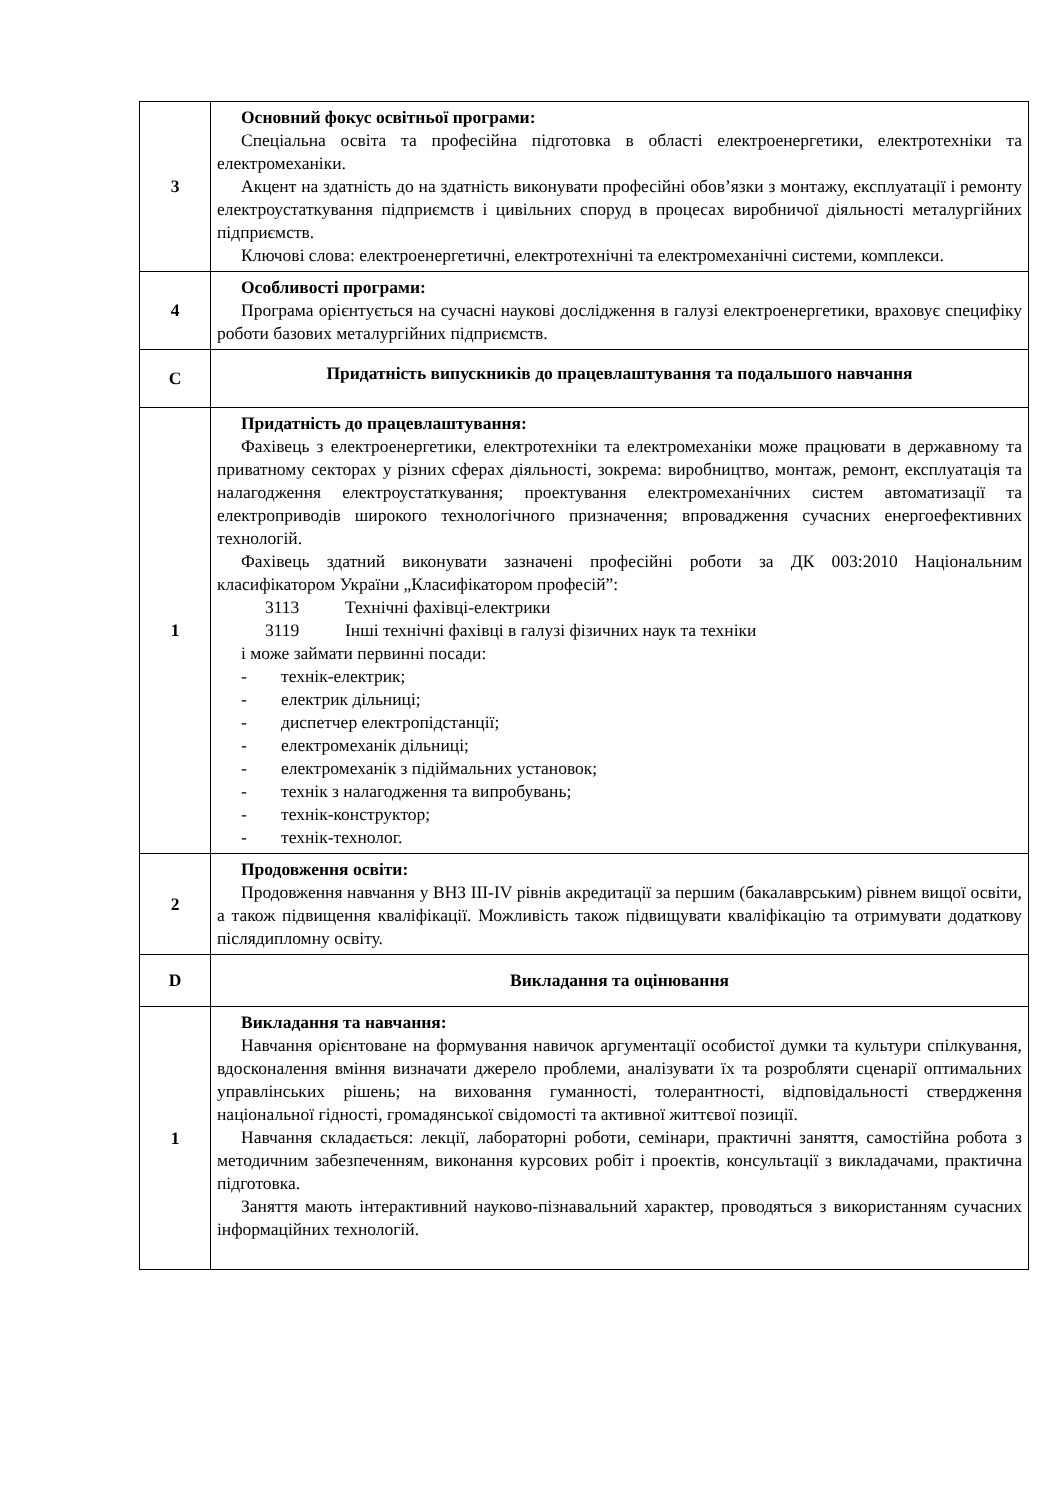| 3 | Основний фокус освітньої програми: Спеціальна освіта та професійна підготовка в області електроенергетики, електротехніки та електромеханіки. Акцент на здатність до на здатність виконувати професійні обов’язки з монтажу, експлуатації і ремонту електроустаткування підприємств і цивільних споруд в процесах виробничої діяльності металургійних підприємств. Ключові слова: електроенергетичні, електротехнічні та електромеханічні системи, комплекси. |
| 4 | Особливості програми: Програма орієнтується на сучасні наукові дослідження в галузі електроенергетики, враховує специфіку роботи базових металургійних підприємств. |
| C | Придатність випускників до працевлаштування та подальшого навчання |
| 1 | Придатність до працевлаштування: Фахівець з електроенергетики, електротехніки та електромеханіки може працювати в державному та приватному секторах у різних сферах діяльності, зокрема: виробництво, монтаж, ремонт, експлуатація та налагодження електроустаткування; проектування електромеханічних систем автоматизації та електроприводів широкого технологічного призначення; впровадження сучасних енергоефективних технологій. Фахівець здатний виконувати зазначені професійні роботи за ДК 003:2010 Національним класифікатором України „Класифікатором професій”: 3113 Технічні фахівці-електрики 3119 Інші технічні фахівці в галузі фізичних наук та техніки і може займати первинні посади: - технік-електрик; - електрик дільниці; - диспетчер електропідстанції; - електромеханік дільниці; - електромеханік з підіймальних установок; - технік з налагодження та випробувань; - технік-конструктор; - технік-технолог. |
| 2 | Продовження освіти: Продовження навчання у ВНЗ III-IV рівнів акредитації за першим (бакалаврським) рівнем вищої освіти, а також підвищення кваліфікації. Можливість також підвищувати кваліфікацію та отримувати додаткову післядипломну освіту. |
| D | Викладання та оцінювання |
| 1 | Викладання та навчання: Навчання орієнтоване на формування навичок аргументації особистої думки та культури спілкування, вдосконалення вміння визначати джерело проблеми, аналізувати їх та розробляти сценарії оптимальних управлінських рішень; на виховання гуманності, толерантності, відповідальності ствердження національної гідності, громадянської свідомості та активної життєвої позиції. Навчання складається: лекції, лабораторні роботи, семінари, практичні заняття, самостійна робота з методичним забезпеченням, виконання курсових робіт і проектів, консультації з викладачами, практична підготовка. Заняття мають інтерактивний науково-пізнавальний характер, проводяться з використанням сучасних інформаційних технологій. |